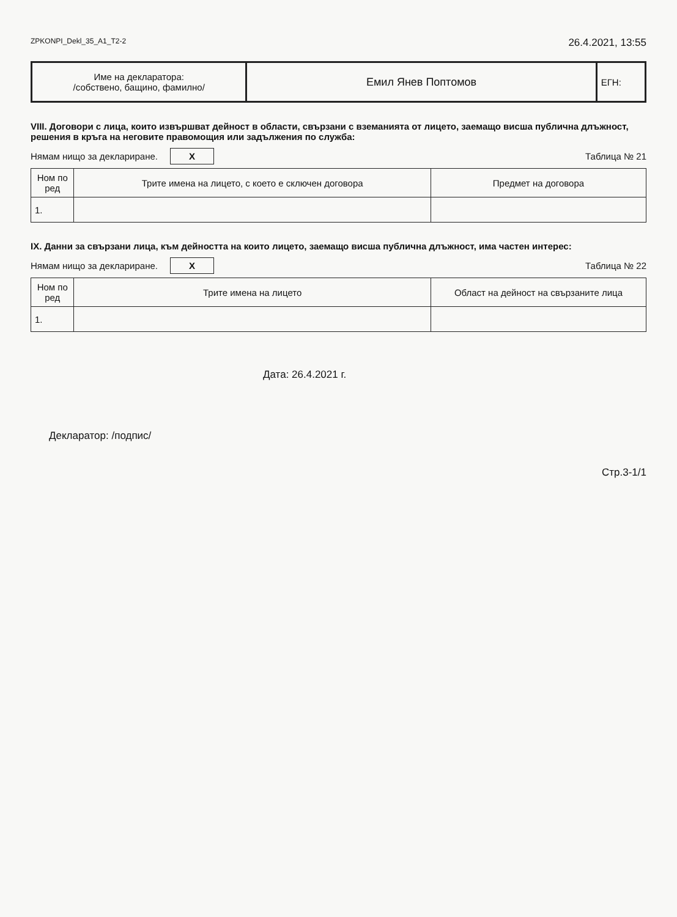ZPKONPI_Dekl_35_A1_T2-2 26.4.2021, 13:55
| Име на декларатора: /собствено, бащино, фамилно/ | Емил Янев Поптомов | ЕГН: |
VIII. Договори с лица, които извършват дейност в области, свързани с вземанията от лицето, заемащо висша публична длъжност, решения в кръга на неговите правомощия или задължения по служба:
Нямам нищо за деклариране. X Таблица № 21
| Ном по ред | Трите имена на лицето, с което е сключен договора | Предмет на договора |
| --- | --- | --- |
| 1. | | |
IX. Данни за свързани лица, към дейността на които лицето, заемащо висша публична длъжност, има частен интерес:
Нямам нищо за деклариране. X Таблица № 22
| Ном по ред | Трите имена на лицето | Област на дейност на свързаните лица |
| --- | --- | --- |
| 1. | | |
Дата: 26.4.2021 г.
Декларатор: /подпис/
Стр.3-1/1